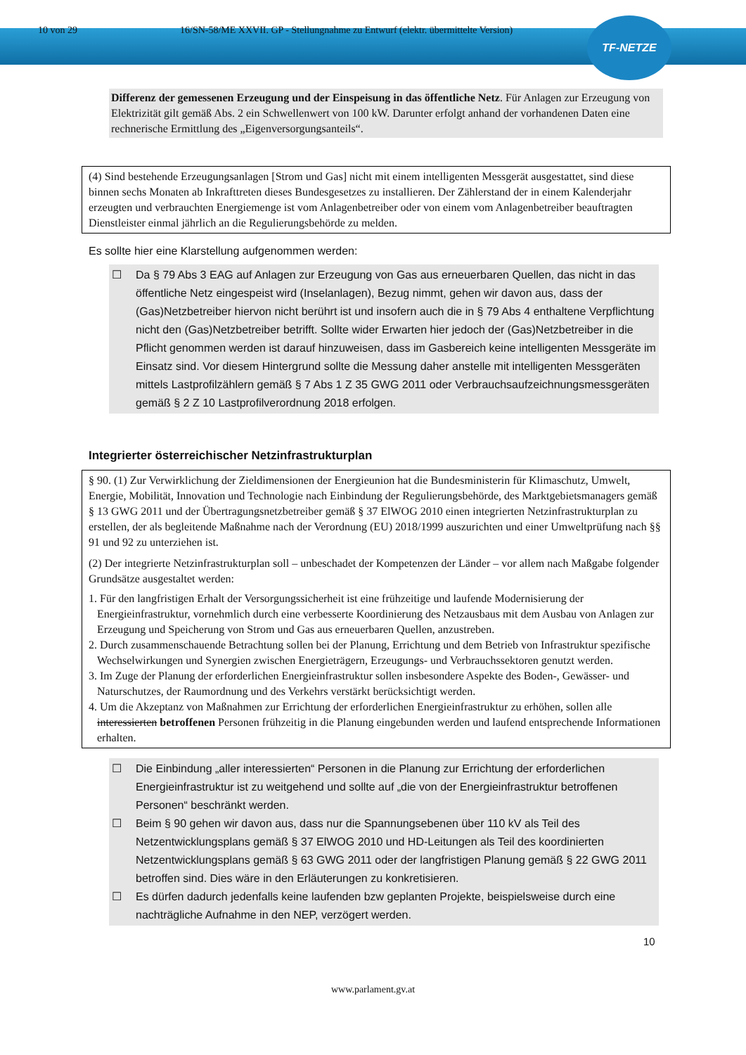TF-NETZE
10 von 29 16/SN-58/ME XXVII. GP - Stellungnahme zu Entwurf (elektr. übermittelte Version)
Differenz der gemessenen Erzeugung und der Einspeisung in das öffentliche Netz. Für Anlagen zur Erzeugung von Elektrizität gilt gemäß Abs. 2 ein Schwellenwert von 100 kW. Darunter erfolgt anhand der vorhandenen Daten eine rechnerische Ermittlung des „Eigenversorgungsanteils“.
(4) Sind bestehende Erzeugungsanlagen [Strom und Gas] nicht mit einem intelligenten Messgerät ausgestattet, sind diese binnen sechs Monaten ab Inkrafttreten dieses Bundesgesetzes zu installieren. Der Zählerstand der in einem Kalenderjahr erzeugten und verbrauchten Energiemenge ist vom Anlagenbetreiber oder von einem vom Anlagenbetreiber beauftragten Dienstleister einmal jährlich an die Regulierungsbehörde zu melden.
Es sollte hier eine Klarstellung aufgenommen werden:
☐ Da § 79 Abs 3 EAG auf Anlagen zur Erzeugung von Gas aus erneuerbaren Quellen, das nicht in das öffentliche Netz eingespeist wird (Inselanlagen), Bezug nimmt, gehen wir davon aus, dass der (Gas)Netzbetreiber hiervon nicht berührt ist und insofern auch die in § 79 Abs 4 enthaltene Verpflichtung nicht den (Gas)Netzbetreiber betrifft. Sollte wider Erwarten hier jedoch der (Gas)Netzbetreiber in die Pflicht genommen werden ist darauf hinzuweisen, dass im Gasbereich keine intelligenten Messgeräte im Einsatz sind. Vor diesem Hintergrund sollte die Messung daher anstelle mit intelligenten Messgeräten mittels Lastprofilzählern gemäß § 7 Abs 1 Z 35 GWG 2011 oder Verbrauchsaufzeichnungsmessgeräten gemäß § 2 Z 10 Lastprofilverordnung 2018 erfolgen.
Integrierter österreichischer Netzinfrastrukturplan
§ 90. (1) Zur Verwirklichung der Zieldimensionen der Energieunion hat die Bundesministerin für Klimaschutz, Umwelt, Energie, Mobilität, Innovation und Technologie nach Einbindung der Regulierungsbehörde, des Marktgebietsmanagers gemäß § 13 GWG 2011 und der Übertragungsnetzbetreiber gemäß § 37 ElWOG 2010 einen integrierten Netzinfrastrukturplan zu erstellen, der als begleitende Maßnahme nach der Verordnung (EU) 2018/1999 auszurichten und einer Umweltprüfung nach §§ 91 und 92 zu unterziehen ist.
(2) Der integrierte Netzinfrastrukturplan soll – unbeschadet der Kompetenzen der Länder – vor allem nach Maßgabe folgender Grundsätze ausgestaltet werden:
1. Für den langfristigen Erhalt der Versorgungssicherheit ist eine frühzeitige und laufende Modernisierung der Energieinfrastruktur, vornehmlich durch eine verbesserte Koordinierung des Netzausbaus mit dem Ausbau von Anlagen zur Erzeugung und Speicherung von Strom und Gas aus erneuerbaren Quellen, anzustreben.
2. Durch zusammenschauende Betrachtung sollen bei der Planung, Errichtung und dem Betrieb von Infrastruktur spezifische Wechselwirkungen und Synergien zwischen Energieträgern, Erzeugungs- und Verbrauchssektoren genutzt werden.
3. Im Zuge der Planung der erforderlichen Energieinfrastruktur sollen insbesondere Aspekte des Boden-, Gewässer- und Naturschutzes, der Raumordnung und des Verkehrs verstärkt berücksichtigt werden.
4. Um die Akzeptanz von Maßnahmen zur Errichtung der erforderlichen Energieinfrastruktur zu erhöhen, sollen alle interessierten betroffenen Personen frühzeitig in die Planung eingebunden werden und laufend entsprechende Informationen erhalten.
☐ Die Einbindung „aller interessierten“ Personen in die Planung zur Errichtung der erforderlichen Energieinfrastruktur ist zu weitgehend und sollte auf „die von der Energieinfrastruktur betroffenen Personen“ beschränkt werden.
☐ Beim § 90 gehen wir davon aus, dass nur die Spannungsebenen über 110 kV als Teil des Netzentwicklungsplans gemäß § 37 ElWOG 2010 und HD-Leitungen als Teil des koordinierten Netzentwicklungsplans gemäß § 63 GWG 2011 oder der langfristigen Planung gemäß § 22 GWG 2011 betroffen sind. Dies wäre in den Erläuterungen zu konkretisieren.
☐ Es dürfen dadurch jedenfalls keine laufenden bzw geplanten Projekte, beispielsweise durch eine nachträgliche Aufnahme in den NEP, verzögert werden.
10
www.parlament.gv.at